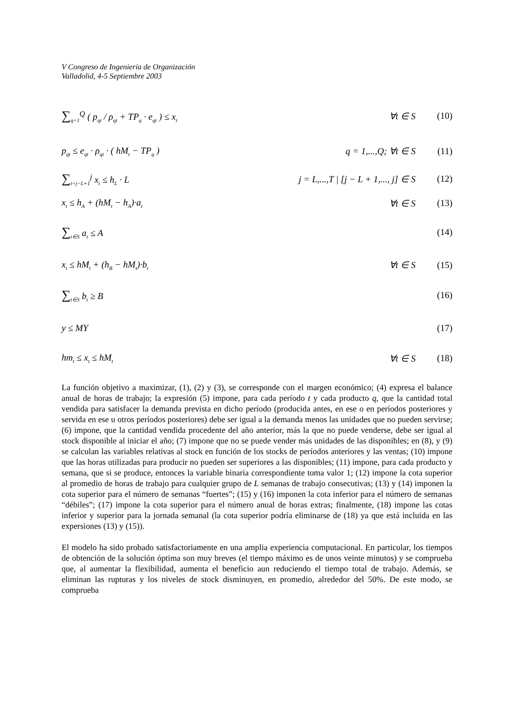V Congreso de Ingeniería de Organización
Valladolid, 4-5 Septiembre 2003
∑<sub>q=1</sub><sup>Q</sup> ( p<sub>qt</sub> / ρ<sub>qt</sub> + TP<sub>q</sub> · e<sub>qt</sub> ) ≤ x<sub>t</sub>
∀t ∈ S (10)
p<sub>qt</sub> ≤ e<sub>qt</sub> · ρ<sub>qt</sub> · ( hM<sub>t</sub> − TP<sub>q</sub> )
q = 1,...,Q; ∀t ∈ S (11)
∑<sub>t=j−L+1</sub><sup>j</sup> x<sub>t</sub> ≤ h<sub>L</sub> · L
j = L,...,T | [j − L + 1,..., j] ∈ S
(12)
x<sub>t</sub> ≤ h<sub>A</sub> + (hM<sub>t</sub> − h<sub>A</sub>)·a<sub>t</sub>
∀t ∈ S (13)
∑<sub>t∈S</sub> a<sub>t</sub> ≤ A (14)
x<sub>t</sub> ≤ hM<sub>t</sub> + (h<sub>B</sub> − hM<sub>t</sub>)·b<sub>t</sub>
∀t ∈ S (15)
∑<sub>t∈S</sub> b<sub>t</sub> ≥ B (16)
y ≤ MY (17)
hm<sub>t</sub> ≤ x<sub>t</sub> ≤ hM<sub>t</sub>
∀t ∈ S (18)
La función objetivo a maximizar, (1), (2) y (3), se corresponde con el margen económico; (4) expresa el balance anual de horas de trabajo; la expresión (5) impone, para cada período t y cada producto q, que la cantidad total vendida para satisfacer la demanda prevista en dicho período (producida antes, en ese o en períodos posteriores y servida en ese u otros períodos posteriores) debe ser igual a la demanda menos las unidades que no pueden servirse; (6) impone, que la cantidad vendida procedente del año anterior, más la que no puede venderse, debe ser igual al stock disponible al iniciar el año; (7) impone que no se puede vender más unidades de las disponibles; en (8), y (9) se calculan las variables relativas al stock en función de los stocks de períodos anteriores y las ventas; (10) impone que las horas utilizadas para producir no pueden ser superiores a las disponibles; (11) impone, para cada producto y semana, que si se produce, entonces la variable binaria correspondiente toma valor 1; (12) impone la cota superior al promedio de horas de trabajo para cualquier grupo de L semanas de trabajo consecutivas; (13) y (14) imponen la cota superior para el número de semanas “fuertes”; (15) y (16) imponen la cota inferior para el número de semanas “débiles”; (17) impone la cota superior para el número anual de horas extras; finalmente, (18) impone las cotas inferior y superior para la jornada semanal (la cota superior podría eliminarse de (18) ya que está incluida en las expersiones (13) y (15)).
El modelo ha sido probado satisfactoriamente en una amplia experiencia computacional. En particular, los tiempos de obtención de la solución óptima son muy breves (el tiempo máximo es de unos veinte minutos) y se comprueba que, al aumentar la flexibilidad, aumenta el beneficio aun reduciendo el tiempo total de trabajo. Además, se eliminan las rupturas y los niveles de stock disminuyen, en promedio, alrededor del 50%. De este modo, se comprueba